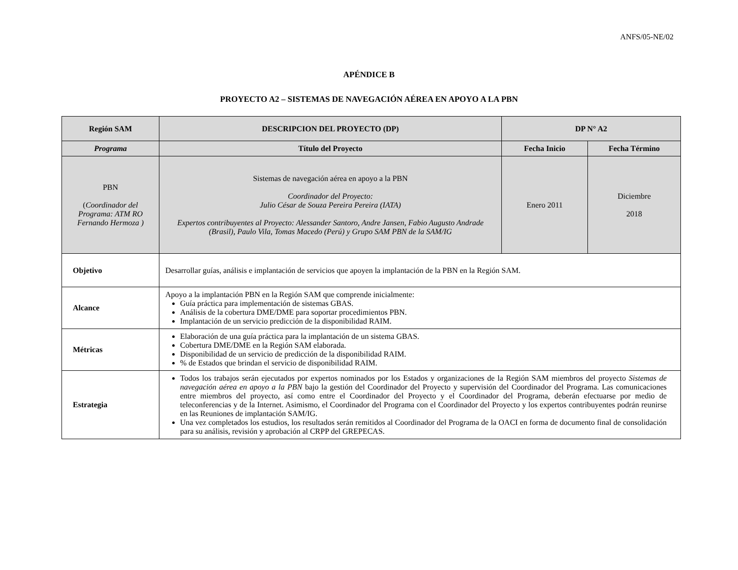ANFS/05-NE/02
APÉNDICE B
PROYECTO A2 – SISTEMAS DE NAVEGACIÓN AÉREA EN APOYO A LA PBN
| Región SAM | DESCRIPCION DEL PROYECTO (DP) | DP N° A2 | |
| --- | --- | --- | --- |
| Programa | Título del Proyecto | Fecha Inicio | Fecha Término |
| PBN ( Coordinador del Programa: ATM RO Fernando Hermoza ) | Sistemas de navegación aérea en apoyo a la PBN Coordinador del Proyecto: Julio César de Souza Pereira Pereira (IATA) Expertos contribuyentes al Proyecto: Alessander Santoro, Andre Jansen, Fabio Augusto Andrade (Brasil), Paulo Vila, Tomas Macedo (Perú) y Grupo SAM PBN de la SAM/IG | Enero 2011 | Diciembre 2018 |
| Objetivo | Desarrollar guías, análisis e implantación de servicios que apoyen la implantación de la PBN en la Región SAM. | | |
| Alcance | Apoyo a la implantación PBN en la Región SAM que comprende inicialmente: Guía práctica para implementación de sistemas GBAS. Análisis de la cobertura DME/DME para soportar procedimientos PBN. Implantación de un servicio predicción de la disponibilidad RAIM. | | |
| Métricas | Elaboración de una guía práctica para la implantación de un sistema GBAS. Cobertura DME/DME en la Región SAM elaborada. Disponibilidad de un servicio de predicción de la disponibilidad RAIM. % de Estados que brindan el servicio de disponibilidad RAIM. | | |
| Estrategia | Todos los trabajos serán ejecutados por expertos nominados por los Estados y organizaciones de la Región SAM miembros del proyecto Sistemas de navegación aérea en apoyo a la PBN bajo la gestión del Coordinador del Proyecto y supervisión del Coordinador del Programa. Las comunicaciones entre miembros del proyecto, así como entre el Coordinador del Proyecto y el Coordinador del Programa, deberán efectuarse por medio de teleconferencias y de la Internet. Asimismo, el Coordinador del Programa con el Coordinador del Proyecto y los expertos contribuyentes podrán reunirse en las Reuniones de implantación SAM/IG. Una vez completados los estudios, los resultados serán remitidos al Coordinador del Programa de la OACI en forma de documento final de consolidación para su análisis, revisión y aprobación al CRPP del GREPECAS. | | |